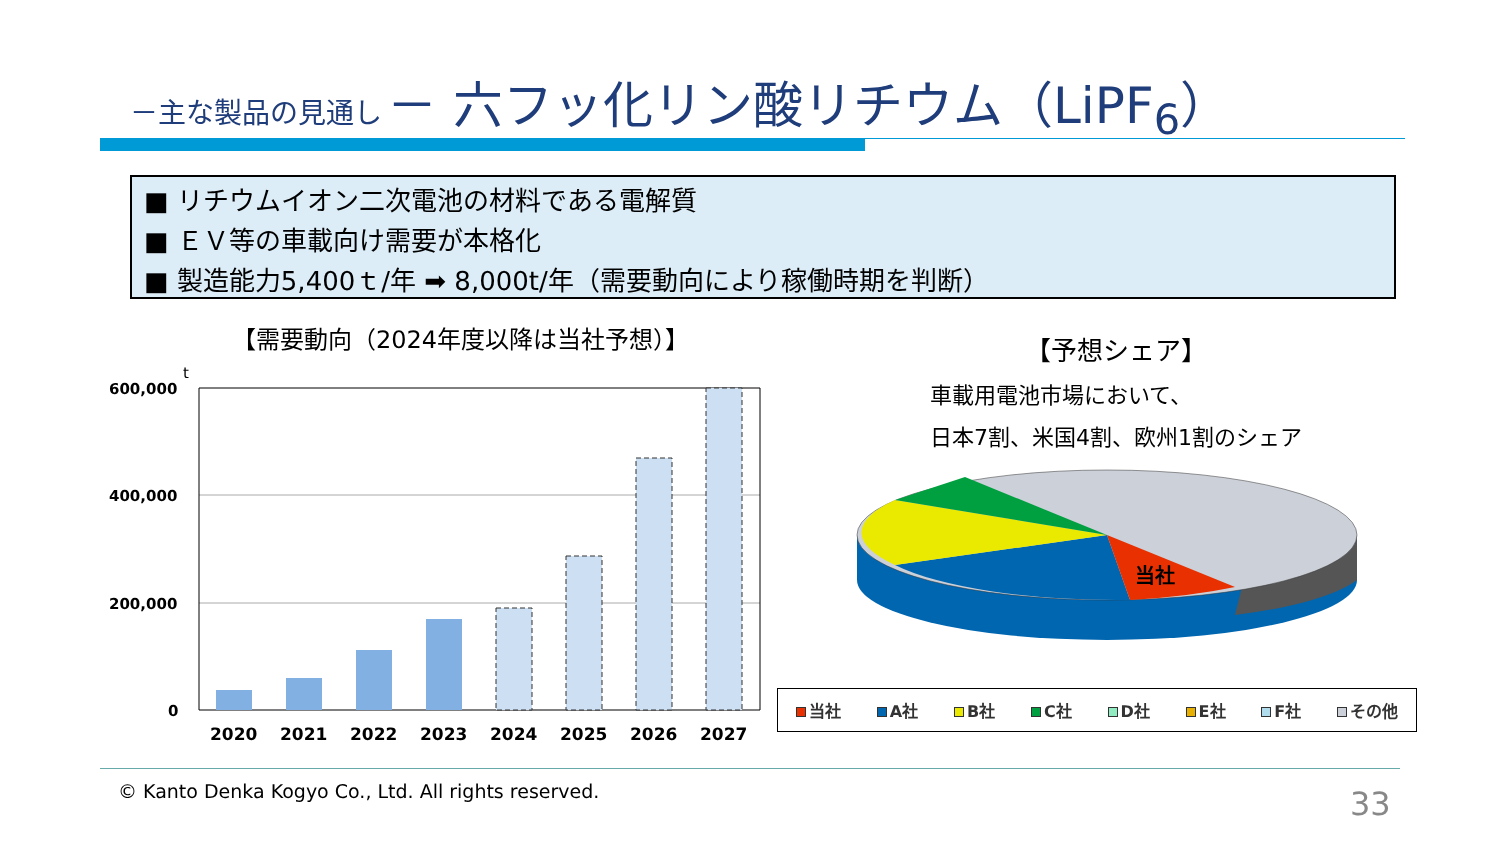－主な製品の見通し － 六フッ化リン酸リチウム（LiPF<sub>6</sub>）
■ リチウムイオン二次電池の材料である電解質
■ ＥＶ等の車載向け需要が本格化
■ 製造能力5,400ｔ/年 ➡ 8,000t/年（需要動向により稼働時期を判断）
【需要動向（2024年度以降は当社予想）】
t
600,000
400,000
200,000
0
2020
2021
2022
2023
2024
2025
2026
2027
【予想シェア】
車載用電池市場において、
日本7割、米国4割、欧州1割のシェア
当社
当社 A社 B社 C社 D社 E社 F社 その他
© Kanto Denka Kogyo Co., Ltd. All rights reserved.
33